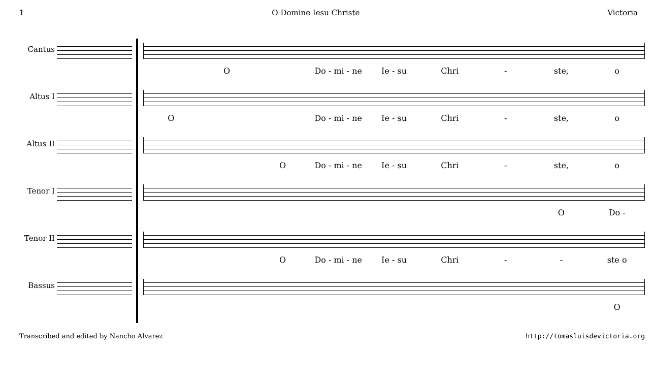1 O Domine Iesu Christe Victoria
Cantus
O Do - mi - ne Ie - su Chri - ste, o
Altus I
O Do - mi - ne Ie - su Chri - ste, o
Altus II
O Do - mi - ne Ie - su Chri - ste, o
Tenor I
O Do -
Tenor II
O Do - mi - ne Ie - su Chri - - ste o
Bassus
O
Transcribed and edited by Nancho Alvarez http://tomasluisdevictoria.org